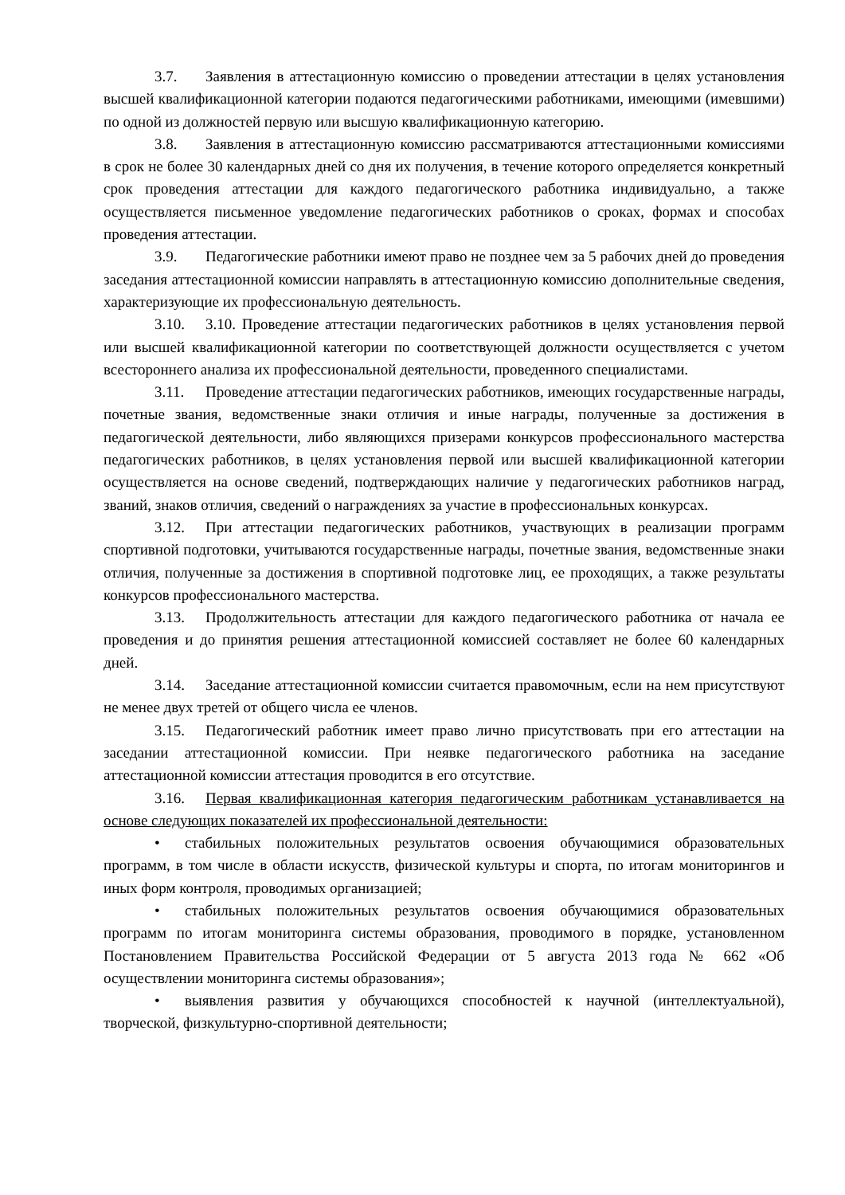3.7. Заявления в аттестационную комиссию о проведении аттестации в целях установления высшей квалификационной категории подаются педагогическими работниками, имеющими (имевшими) по одной из должностей первую или высшую квалификационную категорию.
3.8. Заявления в аттестационную комиссию рассматриваются аттестационными комиссиями в срок не более 30 календарных дней со дня их получения, в течение которого определяется конкретный срок проведения аттестации для каждого педагогического работника индивидуально, а также осуществляется письменное уведомление педагогических работников о сроках, формах и способах проведения аттестации.
3.9. Педагогические работники имеют право не позднее чем за 5 рабочих дней до проведения заседания аттестационной комиссии направлять в аттестационную комиссию дополнительные сведения, характеризующие их профессиональную деятельность.
3.10. 3.10. Проведение аттестации педагогических работников в целях установления первой или высшей квалификационной категории по соответствующей должности осуществляется с учетом всестороннего анализа их профессиональной деятельности, проведенного специалистами.
3.11. Проведение аттестации педагогических работников, имеющих государственные награды, почетные звания, ведомственные знаки отличия и иные награды, полученные за достижения в педагогической деятельности, либо являющихся призерами конкурсов профессионального мастерства педагогических работников, в целях установления первой или высшей квалификационной категории осуществляется на основе сведений, подтверждающих наличие у педагогических работников наград, званий, знаков отличия, сведений о награждениях за участие в профессиональных конкурсах.
3.12. При аттестации педагогических работников, участвующих в реализации программ спортивной подготовки, учитываются государственные награды, почетные звания, ведомственные знаки отличия, полученные за достижения в спортивной подготовке лиц, ее проходящих, а также результаты конкурсов профессионального мастерства.
3.13. Продолжительность аттестации для каждого педагогического работника от начала ее проведения и до принятия решения аттестационной комиссией составляет не более 60 календарных дней.
3.14. Заседание аттестационной комиссии считается правомочным, если на нем присутствуют не менее двух третей от общего числа ее членов.
3.15. Педагогический работник имеет право лично присутствовать при его аттестации на заседании аттестационной комиссии. При неявке педагогического работника на заседание аттестационной комиссии аттестация проводится в его отсутствие.
3.16. Первая квалификационная категория педагогическим работникам устанавливается на основе следующих показателей их профессиональной деятельности:
• стабильных положительных результатов освоения обучающимися образовательных программ, в том числе в области искусств, физической культуры и спорта, по итогам мониторингов и иных форм контроля, проводимых организацией;
• стабильных положительных результатов освоения обучающимися образовательных программ по итогам мониторинга системы образования, проводимого в порядке, установленном Постановлением Правительства Российской Федерации от 5 августа 2013 года № 662 «Об осуществлении мониторинга системы образования»;
• выявления развития у обучающихся способностей к научной (интеллектуальной), творческой, физкультурно-спортивной деятельности;